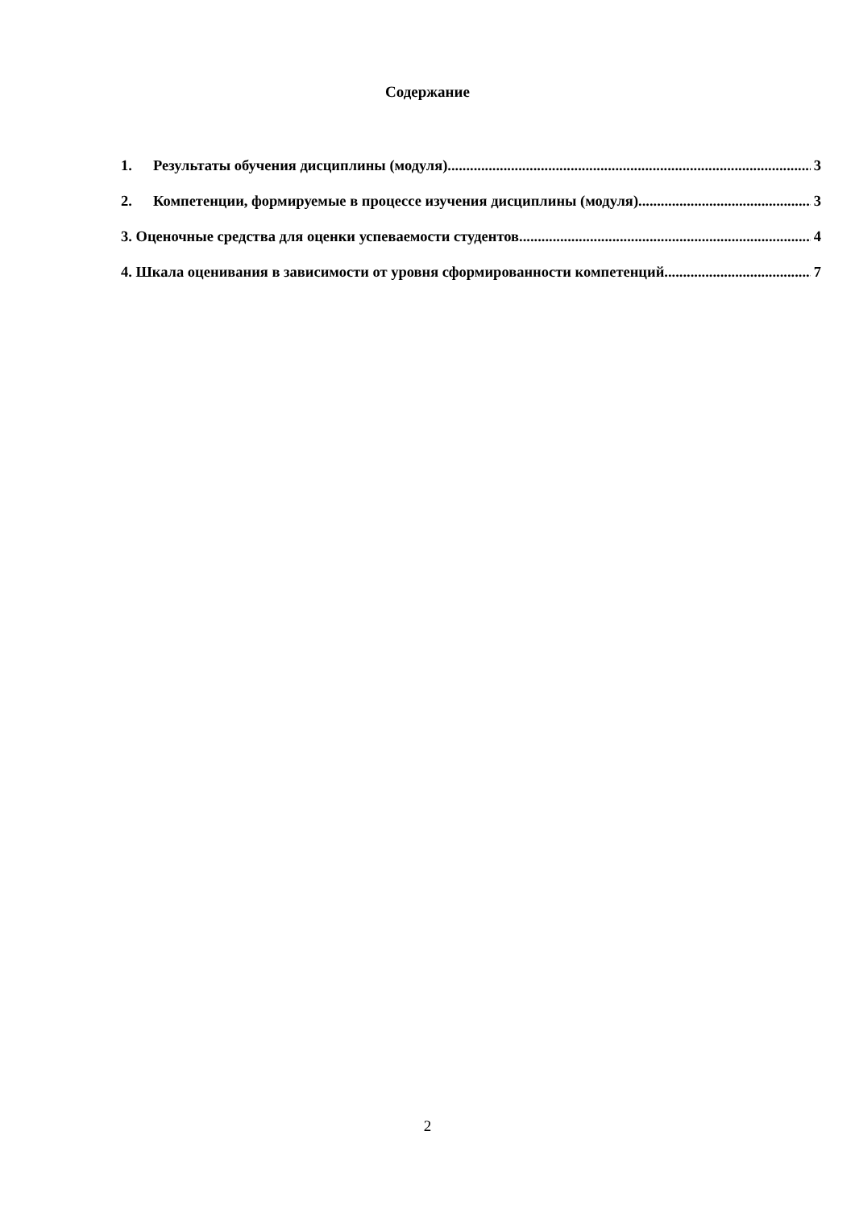Содержание
1. Результаты обучения дисциплины (модуля) 3
2. Компетенции, формируемые в процессе изучения дисциплины (модуля) 3
3. Оценочные средства для оценки успеваемости студентов 4
4. Шкала оценивания в зависимости от уровня сформированности компетенций 7
2